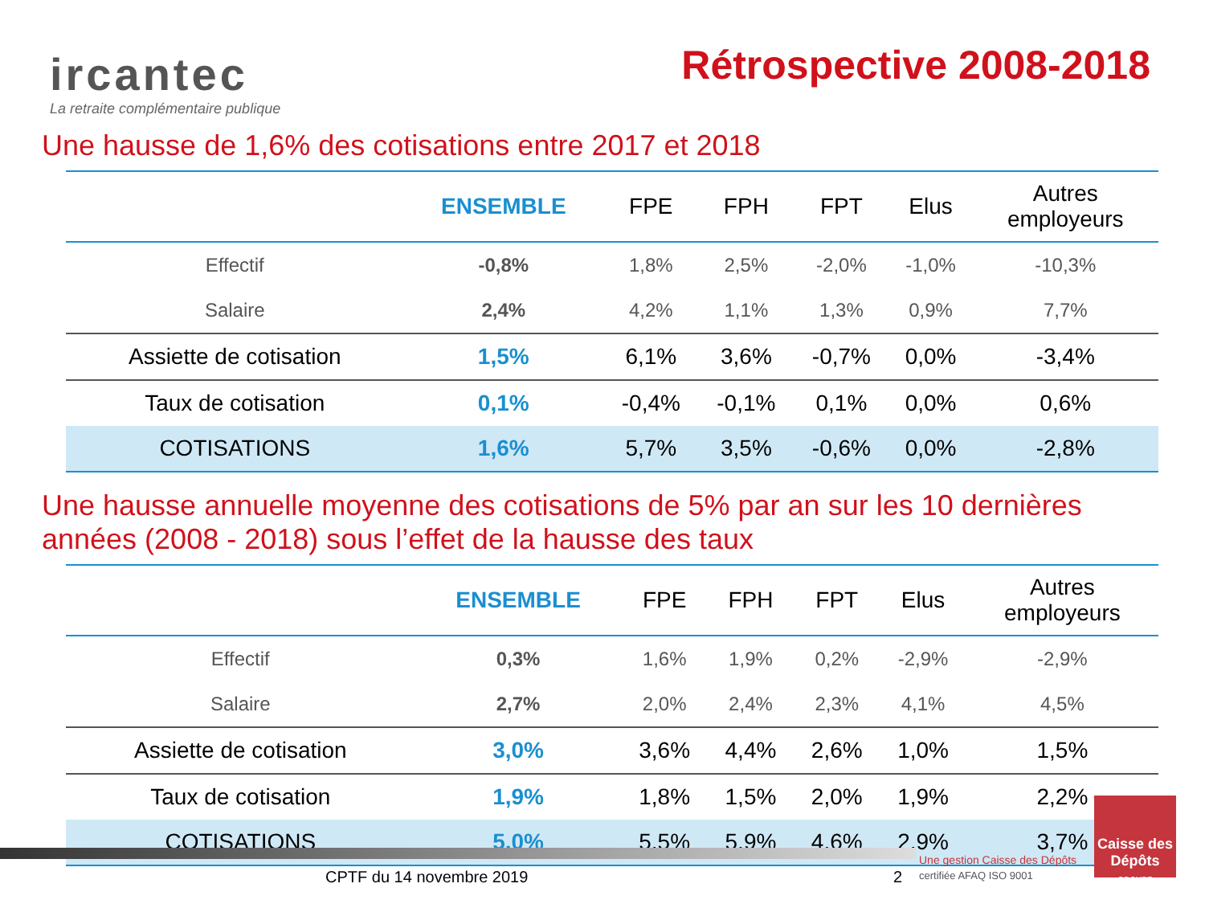ircantec
La retraite complémentaire publique
Rétrospective 2008-2018
Une hausse de 1,6% des cotisations entre 2017 et 2018
| | ENSEMBLE | FPE | FPH | FPT | Elus | Autres employeurs |
| --- | --- | --- | --- | --- | --- | --- |
| Effectif | -0,8% | 1,8% | 2,5% | -2,0% | -1,0% | -10,3% |
| Salaire | 2,4% | 4,2% | 1,1% | 1,3% | 0,9% | 7,7% |
| Assiette de cotisation | 1,5% | 6,1% | 3,6% | -0,7% | 0,0% | -3,4% |
| Taux de cotisation | 0,1% | -0,4% | -0,1% | 0,1% | 0,0% | 0,6% |
| COTISATIONS | 1,6% | 5,7% | 3,5% | -0,6% | 0,0% | -2,8% |
Une hausse annuelle moyenne des cotisations de 5% par an sur les 10 dernières années (2008 - 2018) sous l’effet de la hausse des taux
| | ENSEMBLE | FPE | FPH | FPT | Elus | Autres employeurs |
| --- | --- | --- | --- | --- | --- | --- |
| Effectif | 0,3% | 1,6% | 1,9% | 0,2% | -2,9% | -2,9% |
| Salaire | 2,7% | 2,0% | 2,4% | 2,3% | 4,1% | 4,5% |
| Assiette de cotisation | 3,0% | 3,6% | 4,4% | 2,6% | 1,0% | 1,5% |
| Taux de cotisation | 1,9% | 1,8% | 1,5% | 2,0% | 1,9% | 2,2% |
| COTISATIONS | 5,0% | 5,5% | 5,9% | 4,6% | 2,9% | 3,7% |
Caisse des Dépôts
GROUPE
CPTF du 14 novembre 2019 2
Une gestion Caisse des Dépôts
certifiée AFAQ ISO 9001